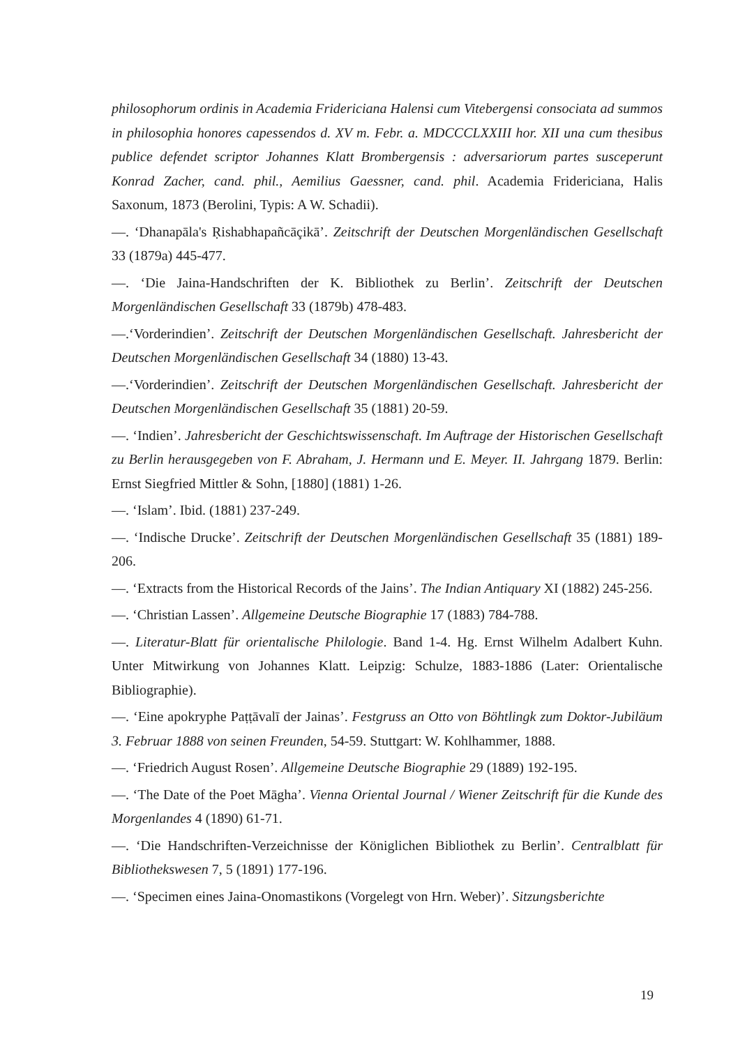philosophorum ordinis in Academia Fridericiana Halensi cum Vitebergensi consociata ad summos in philosophia honores capessendos d. XV m. Febr. a. MDCCCLXXIII hor. XII una cum thesibus publice defendet scriptor Johannes Klatt Brombergensis : adversariorum partes susceperunt Konrad Zacher, cand. phil., Aemilius Gaessner, cand. phil. Academia Fridericiana, Halis Saxonum, 1873 (Berolini, Typis: A W. Schadii).
—. ‘Dhanapāla's Ṛishabhapañcāçikā’. Zeitschrift der Deutschen Morgenländischen Gesellschaft 33 (1879a) 445-477.
—. ‘Die Jaina-Handschriften der K. Bibliothek zu Berlin’. Zeitschrift der Deutschen Morgenländischen Gesellschaft 33 (1879b) 478-483.
—.‘Vorderindien’. Zeitschrift der Deutschen Morgenländischen Gesellschaft. Jahresbericht der Deutschen Morgenländischen Gesellschaft 34 (1880) 13-43.
—.‘Vorderindien’. Zeitschrift der Deutschen Morgenländischen Gesellschaft. Jahresbericht der Deutschen Morgenländischen Gesellschaft 35 (1881) 20-59.
—. ‘Indien’. Jahresbericht der Geschichtswissenschaft. Im Auftrage der Historischen Gesellschaft zu Berlin herausgegeben von F. Abraham, J. Hermann und E. Meyer. II. Jahrgang 1879. Berlin: Ernst Siegfried Mittler & Sohn, [1880] (1881) 1-26.
—. ‘Islam’. Ibid. (1881) 237-249.
—. ‘Indische Drucke’. Zeitschrift der Deutschen Morgenländischen Gesellschaft 35 (1881) 189-206.
—. ‘Extracts from the Historical Records of the Jains’. The Indian Antiquary XI (1882) 245-256.
—. ‘Christian Lassen’. Allgemeine Deutsche Biographie 17 (1883) 784-788.
—. Literatur-Blatt für orientalische Philologie. Band 1-4. Hg. Ernst Wilhelm Adalbert Kuhn. Unter Mitwirkung von Johannes Klatt. Leipzig: Schulze, 1883-1886 (Later: Orientalische Bibliographie).
—. ‘Eine apokryphe Paṭṭāvalī der Jainas’. Festgruss an Otto von Böhtlingk zum Doktor-Jubiläum 3. Februar 1888 von seinen Freunden, 54-59. Stuttgart: W. Kohlhammer, 1888.
—. ‘Friedrich August Rosen’. Allgemeine Deutsche Biographie 29 (1889) 192-195.
—. ‘The Date of the Poet Māgha’. Vienna Oriental Journal / Wiener Zeitschrift für die Kunde des Morgenlandes 4 (1890) 61-71.
—. ‘Die Handschriften-Verzeichnisse der Königlichen Bibliothek zu Berlin’. Centralblatt für Bibliothekswesen 7, 5 (1891) 177-196.
—. ‘Specimen eines Jaina-Onomastikons (Vorgelegt von Hrn. Weber)’. Sitzungsberichte
19